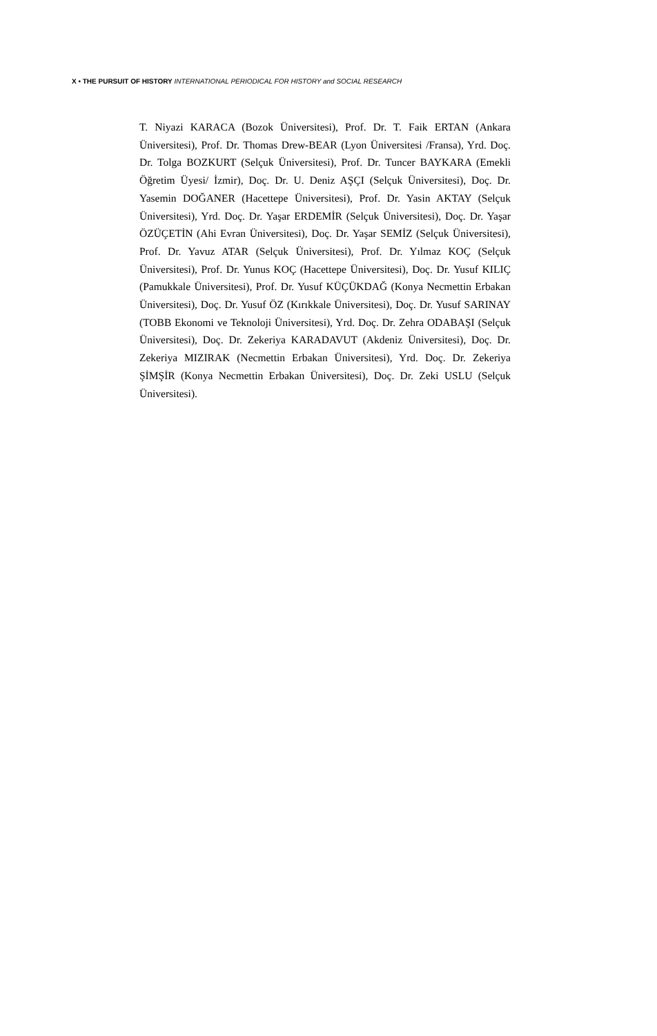X • THE PURSUIT OF HISTORY INTERNATIONAL PERIODICAL FOR HISTORY and SOCIAL RESEARCH
T. Niyazi KARACA (Bozok Üniversitesi), Prof. Dr. T. Faik ERTAN (Ankara Üniversitesi), Prof. Dr. Thomas Drew-BEAR (Lyon Üniversitesi /Fransa), Yrd. Doç. Dr. Tolga BOZKURT (Selçuk Üniversitesi), Prof. Dr. Tuncer BAYKARA (Emekli Öğretim Üyesi/ İzmir), Doç. Dr. U. Deniz AŞÇI (Selçuk Üniversitesi), Doç. Dr. Yasemin DOĞANER (Hacettepe Üniversitesi), Prof. Dr. Yasin AKTAY (Selçuk Üniversitesi), Yrd. Doç. Dr. Yaşar ERDEMİR (Selçuk Üniversitesi), Doç. Dr. Yaşar ÖZÜÇETİN (Ahi Evran Üniversitesi), Doç. Dr. Yaşar SEMİZ (Selçuk Üniversitesi), Prof. Dr. Yavuz ATAR (Selçuk Üniversitesi), Prof. Dr. Yılmaz KOÇ (Selçuk Üniversitesi), Prof. Dr. Yunus KOÇ (Hacettepe Üniversitesi), Doç. Dr. Yusuf KILIÇ (Pamukkale Üniversitesi), Prof. Dr. Yusuf KÜÇÜKDAĞ (Konya Necmettin Erbakan Üniversitesi), Doç. Dr. Yusuf ÖZ (Kırıkkale Üniversitesi), Doç. Dr. Yusuf SARINAY (TOBB Ekonomi ve Teknoloji Üniversitesi), Yrd. Doç. Dr. Zehra ODABAŞI (Selçuk Üniversitesi), Doç. Dr. Zekeriya KARADAVUT (Akdeniz Üniversitesi), Doç. Dr. Zekeriya MIZIRAK (Necmettin Erbakan Üniversitesi), Yrd. Doç. Dr. Zekeriya ŞİMŞİR (Konya Necmettin Erbakan Üniversitesi), Doç. Dr. Zeki USLU (Selçuk Üniversitesi).